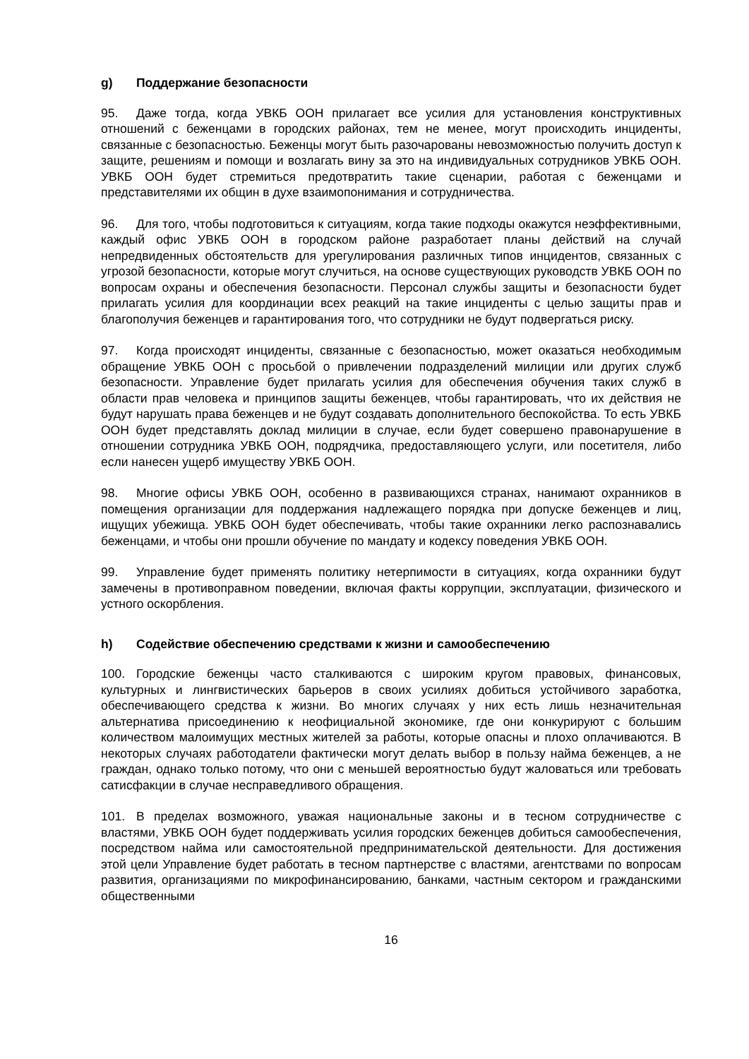g) Поддержание безопасности
95. Даже тогда, когда УВКБ ООН прилагает все усилия для установления конструктивных отношений с беженцами в городских районах, тем не менее, могут происходить инциденты, связанные с безопасностью. Беженцы могут быть разочарованы невозможностью получить доступ к защите, решениям и помощи и возлагать вину за это на индивидуальных сотрудников УВКБ ООН. УВКБ ООН будет стремиться предотвратить такие сценарии, работая с беженцами и представителями их общин в духе взаимопонимания и сотрудничества.
96. Для того, чтобы подготовиться к ситуациям, когда такие подходы окажутся неэффективными, каждый офис УВКБ ООН в городском районе разработает планы действий на случай непредвиденных обстоятельств для урегулирования различных типов инцидентов, связанных с угрозой безопасности, которые могут случиться, на основе существующих руководств УВКБ ООН по вопросам охраны и обеспечения безопасности. Персонал службы защиты и безопасности будет прилагать усилия для координации всех реакций на такие инциденты с целью защиты прав и благополучия беженцев и гарантирования того, что сотрудники не будут подвергаться риску.
97. Когда происходят инциденты, связанные с безопасностью, может оказаться необходимым обращение УВКБ ООН с просьбой о привлечении подразделений милиции или других служб безопасности. Управление будет прилагать усилия для обеспечения обучения таких служб в области прав человека и принципов защиты беженцев, чтобы гарантировать, что их действия не будут нарушать права беженцев и не будут создавать дополнительного беспокойства. То есть УВКБ ООН будет представлять доклад милиции в случае, если будет совершено правонарушение в отношении сотрудника УВКБ ООН, подрядчика, предоставляющего услуги, или посетителя, либо если нанесен ущерб имуществу УВКБ ООН.
98. Многие офисы УВКБ ООН, особенно в развивающихся странах, нанимают охранников в помещения организации для поддержания надлежащего порядка при допуске беженцев и лиц, ищущих убежища. УВКБ ООН будет обеспечивать, чтобы такие охранники легко распознавались беженцами, и чтобы они прошли обучение по мандату и кодексу поведения УВКБ ООН.
99. Управление будет применять политику нетерпимости в ситуациях, когда охранники будут замечены в противоправном поведении, включая факты коррупции, эксплуатации, физического и устного оскорбления.
h) Содействие обеспечению средствами к жизни и самообеспечению
100. Городские беженцы часто сталкиваются с широким кругом правовых, финансовых, культурных и лингвистических барьеров в своих усилиях добиться устойчивого заработка, обеспечивающего средства к жизни. Во многих случаях у них есть лишь незначительная альтернатива присоединению к неофициальной экономике, где они конкурируют с большим количеством малоимущих местных жителей за работы, которые опасны и плохо оплачиваются. В некоторых случаях работодатели фактически могут делать выбор в пользу найма беженцев, а не граждан, однако только потому, что они с меньшей вероятностью будут жаловаться или требовать сатисфакции в случае несправедливого обращения.
101. В пределах возможного, уважая национальные законы и в тесном сотрудничестве с властями, УВКБ ООН будет поддерживать усилия городских беженцев добиться самообеспечения, посредством найма или самостоятельной предпринимательской деятельности. Для достижения этой цели Управление будет работать в тесном партнерстве с властями, агентствами по вопросам развития, организациями по микрофинансированию, банками, частным сектором и гражданскими общественными
16